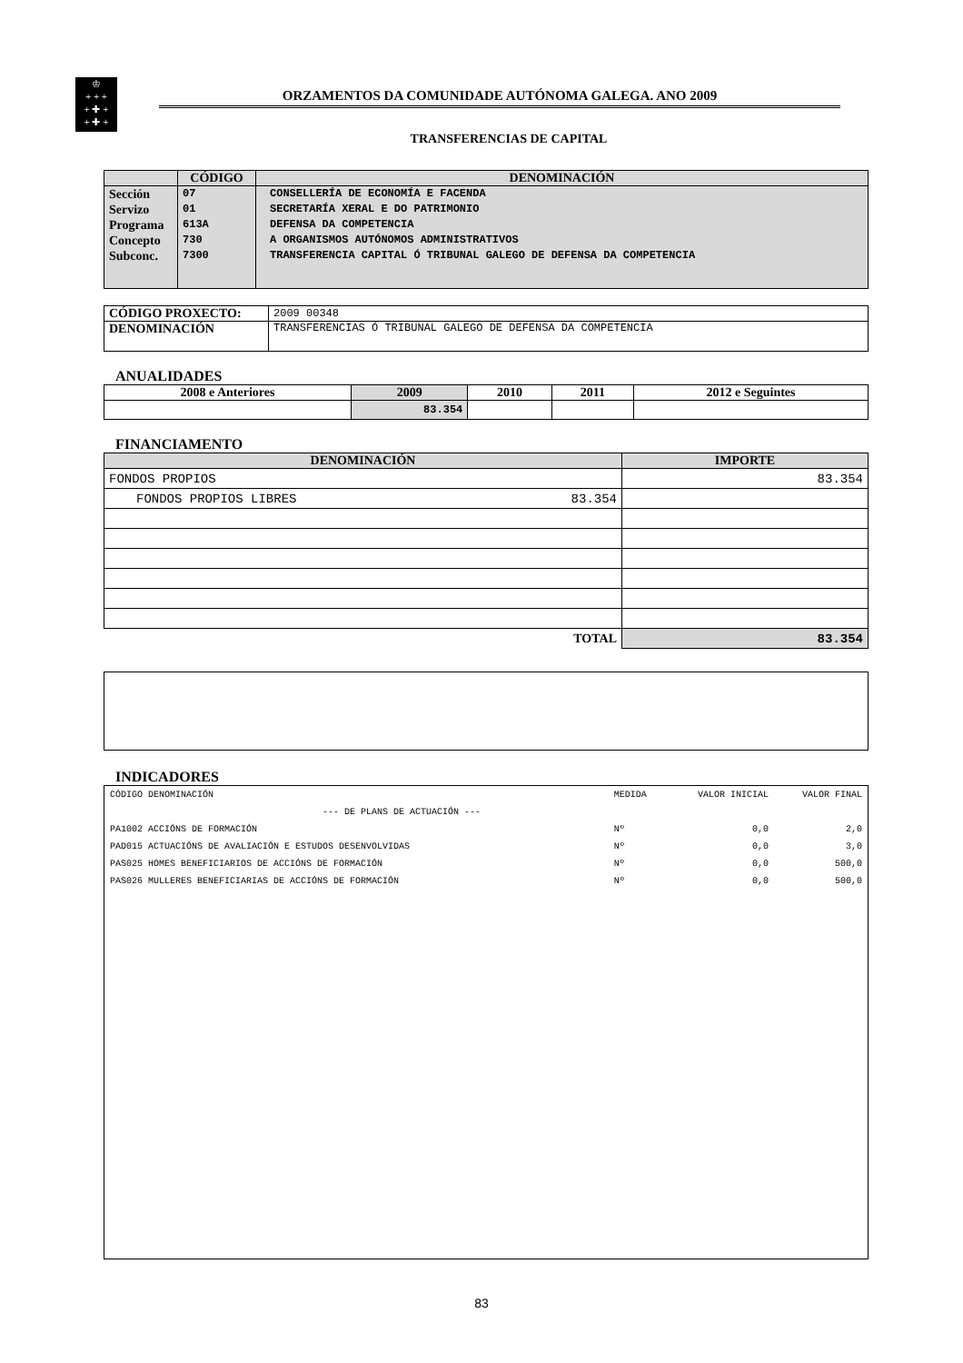♔
+ + +
+ ✚ +
+ ✚ +
ORZAMENTOS DA COMUNIDADE AUTÓNOMA GALEGA. ANO 2009
TRANSFERENCIAS DE CAPITAL
| | CÓDIGO | DENOMINACIÓN |
| --- | --- | --- |
| Sección Servizo Programa Concepto Subconc. | 07 01 613A 730 7300 | CONSELLERÍA DE ECONOMÍA E FACENDA SECRETARÍA XERAL E DO PATRIMONIO DEFENSA DA COMPETENCIA A ORGANISMOS AUTÓNOMOS ADMINISTRATIVOS TRANSFERENCIA CAPITAL Ó TRIBUNAL GALEGO DE DEFENSA DA COMPETENCIA |
| CÓDIGO PROXECTO: | 2009 00348 |
| DENOMINACIÓN | TRANSFERENCIAS Ó TRIBUNAL GALEGO DE DEFENSA DA COMPETENCIA |
ANUALIDADES
| 2008 e Anteriores | 2009 | 2010 | 2011 | 2012 e Seguintes |
| --- | --- | --- | --- | --- |
| | 83.354 | | | |
FINANCIAMENTO
| DENOMINACIÓN | IMPORTE |
| --- | --- |
| FONDOS PROPIOS | 83.354 |
| FONDOS PROPIOS LIBRES 83.354 | |
| TOTAL | 83.354 |
INDICADORES
| CÓDIGO DENOMINACIÓN | MEDIDA | VALOR INICIAL | VALOR FINAL |
| --- DE PLANS DE ACTUACIÓN --- | | | |
| PA1002 ACCIÓNS DE FORMACIÓN | Nº | 0,0 | 2,0 |
| PAD015 ACTUACIÓNS DE AVALIACIÓN E ESTUDOS DESENVOLVIDAS | Nº | 0,0 | 3,0 |
| PAS025 HOMES BENEFICIARIOS DE ACCIÓNS DE FORMACIÓN | Nº | 0,0 | 500,0 |
| PAS026 MULLERES BENEFICIARIAS DE ACCIÓNS DE FORMACIÓN | Nº | 0,0 | 500,0 |
83